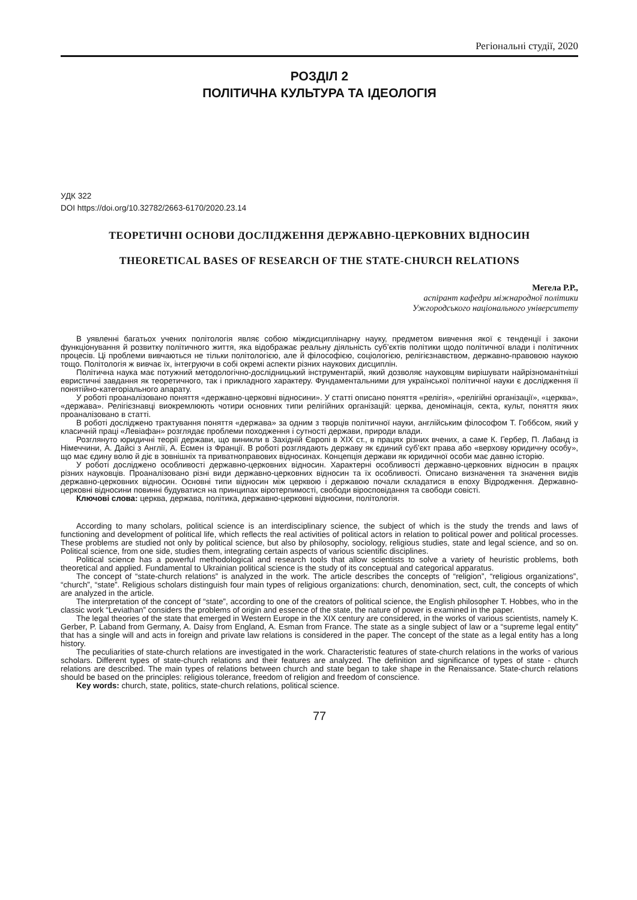Регіональні студії, 2020
РОЗДІЛ 2
ПОЛІТИЧНА КУЛЬТУРА ТА ІДЕОЛОГІЯ
УДК 322
DOI https://doi.org/10.32782/2663-6170/2020.23.14
ТЕОРЕТИЧНІ ОСНОВИ ДОСЛІДЖЕННЯ ДЕРЖАВНО-ЦЕРКОВНИХ ВІДНОСИН
THEORETICAL BASES OF RESEARCH OF THE STATE-CHURCH RELATIONS
Мегела Р.Р.,
аспірант кафедри міжнародної політики
Ужгородського національного університету
В уявленні багатьох учених політологія являє собою міждисциплінарну науку, предметом вивчення якої є тенденції і закони функціонування й розвитку політичного життя, яка відображає реальну діяльність суб’єктів політики щодо політичної влади і політичних процесів. Ці проблеми вивчаються не тільки політологією, але й філософією, соціологією, релігієзнавством, державно-правовою наукою тощо. Політологія ж вивчає їх, інтегруючи в собі окремі аспекти різних наукових дисциплін.
Політична наука має потужний методологічно-дослідницький інструментарій, який дозволяє науковцям вирішувати найрізноманітніші евристичні завдання як теоретичного, так і прикладного характеру. Фундаментальними для української політичної науки є дослідження її понятійно-категоріального апарату.
У роботі проаналізовано поняття «державно-церковні відносини». У статті описано поняття «релігія», «релігійні організації», «церква», «держава». Релігієзнавці виокремлюють чотири основних типи релігійних організацій: церква, деномінація, секта, культ, поняття яких проаналізовано в статті.
В роботі досліджено трактування поняття «держава» за одним з творців політичної науки, англійським філософом Т. Гоббсом, який у класичній праці «Левіафан» розглядає проблеми походження і сутності держави, природи влади.
Розглянуто юридичні теорії держави, що виникли в Західній Європі в ХІХ ст., в працях різних вчених, а саме К. Гербер, П. Лабанд із Німеччини, А. Дайсі з Англії, А. Есмен із Франції. В роботі розглядають державу як єдиний суб’єкт права або «верхову юридичну особу», що має єдину волю й діє в зовнішніх та приватноправових відносинах. Концепція держави як юридичної особи має давню історію.
У роботі досліджено особливості державно-церковних відносин. Характерні особливості державно-церковних відносин в працях різних науковців. Проаналізовано різні види державно-церковних відносин та їх особливості. Описано визначення та значення видів державно-церковних відносин. Основні типи відносин між церквою і державою почали складатися в епоху Відродження. Державно-церковні відносини повинні будуватися на принципах віротерпимості, свободи віросповідання та свободи совісті.
Ключові слова: церква, держава, політика, державно-церковні відносини, політологія.
According to many scholars, political science is an interdisciplinary science, the subject of which is the study the trends and laws of functioning and development of political life, which reflects the real activities of political actors in relation to political power and political processes. These problems are studied not only by political science, but also by philosophy, sociology, religious studies, state and legal science, and so on. Political science, from one side, studies them, integrating certain aspects of various scientific disciplines.
Political science has a powerful methodological and research tools that allow scientists to solve a variety of heuristic problems, both theoretical and applied. Fundamental to Ukrainian political science is the study of its conceptual and categorical apparatus.
The concept of “state-church relations” is analyzed in the work. The article describes the concepts of “religion”, “religious organizations”, “church”, “state”. Religious scholars distinguish four main types of religious organizations: church, denomination, sect, cult, the concepts of which are analyzed in the article.
The interpretation of the concept of “state”, according to one of the creators of political science, the English philosopher T. Hobbes, who in the classic work “Leviathan” considers the problems of origin and essence of the state, the nature of power is examined in the paper.
The legal theories of the state that emerged in Western Europe in the XIX century are considered, in the works of various scientists, namely K. Gerber, P. Laband from Germany, A. Daisy from England, A. Esman from France. The state as a single subject of law or a “supreme legal entity” that has a single will and acts in foreign and private law relations is considered in the paper. The concept of the state as a legal entity has a long history.
The peculiarities of state-church relations are investigated in the work. Characteristic features of state-church relations in the works of various scholars. Different types of state-church relations and their features are analyzed. The definition and significance of types of state - church relations are described. The main types of relations between church and state began to take shape in the Renaissance. State-church relations should be based on the principles: religious tolerance, freedom of religion and freedom of conscience.
Key words: church, state, politics, state-church relations, political science.
77